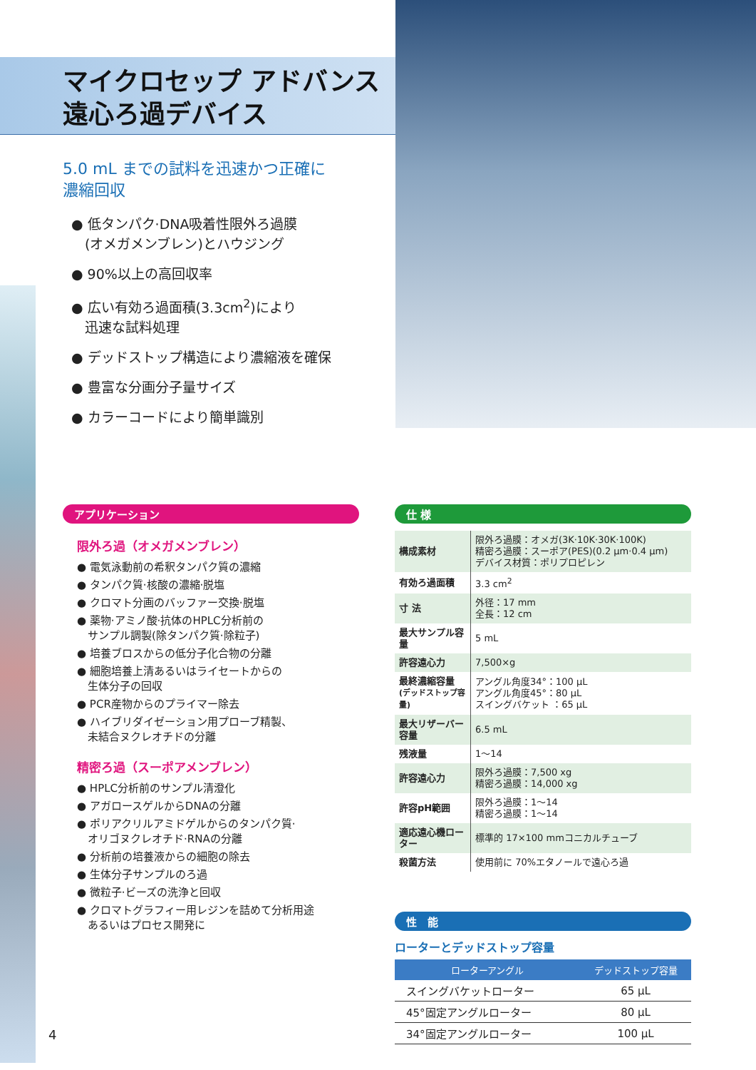マイクロセップ アドバンス
遠心ろ過デバイス
5.0 mL までの試料を迅速かつ正確に
濃縮回収
● 低タンパク·DNA吸着性限外ろ過膜
　(オメガメンブレン)とハウジング
● 90%以上の高回収率
● 広い有効ろ過面積(3.3cm<sup>2</sup>)により
　迅速な試料処理
● デッドストップ構造により濃縮液を確保
● 豊富な分画分子量サイズ
● カラーコードにより簡単識別
アプリケーション
限外ろ過（オメガメンブレン）
● 電気泳動前の希釈タンパク質の濃縮
● タンパク質·核酸の濃縮·脱塩
● クロマト分画のバッファー交換·脱塩
● 薬物·アミノ酸·抗体のHPLC分析前の
　サンプル調製(除タンパク質·除粒子)
● 培養ブロスからの低分子化合物の分離
● 細胞培養上清あるいはライセートからの
　生体分子の回収
● PCR産物からのプライマー除去
● ハイブリダイゼーション用プローブ精製、
　未結合ヌクレオチドの分離
精密ろ過（スーポアメンブレン）
● HPLC分析前のサンプル清澄化
● アガロースゲルからDNAの分離
● ポリアクリルアミドゲルからのタンパク質·
　オリゴヌクレオチド·RNAの分離
● 分析前の培養液からの細胞の除去
● 生体分子サンプルのろ過
● 微粒子·ビーズの洗浄と回収
● クロマトグラフィー用レジンを詰めて分析用途
　あるいはプロセス開発に
仕 様
| 構成素材 | 限外ろ過膜：オメガ(3K·10K·30K·100K) 精密ろ過膜：スーポア(PES)(0.2 μm·0.4 μm) デバイス材質：ポリプロピレン |
| 有効ろ過面積 | 3.3 cm<sup>2</sup> |
| 寸 法 | 外径：17 mm 全長：12 cm |
| 最大サンプル容量 | 5 mL |
| 許容遠心力 | 7,500×g |
| 最終濃縮容量 (デッドストップ容量) | アングル角度34°：100 μL アングル角度45°：80 μL スイングバケット ：65 μL |
| 最大リザーバー容量 | 6.5 mL |
| 残液量 | 1～14 |
| 許容遠心力 | 限外ろ過膜：7,500 xg 精密ろ過膜：14,000 xg |
| 許容pH範囲 | 限外ろ過膜：1～14 精密ろ過膜：1～14 |
| 適応遠心機ローター | 標準的 17×100 mmコニカルチューブ |
| 殺菌方法 | 使用前に 70%エタノールで遠心ろ過 |
性　能
ローターとデッドストップ容量
| ローターアングル | デッドストップ容量 |
| --- | --- |
| スイングバケットローター | 65 μL |
| 45°固定アングルローター | 80 μL |
| 34°固定アングルローター | 100 μL |
4